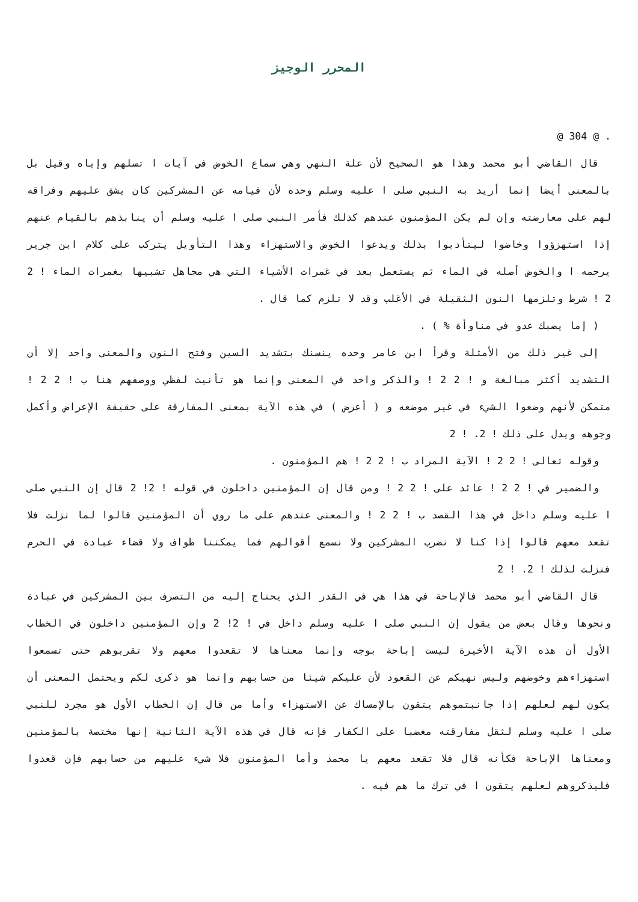المحرر الوجيز
. @ 304 @
قال القاضي أبو محمد وهذا هو الصحيح لأن علة النهي وهي سماع الخوض في آيات ا تسلهم وإياه وقيل بل بالمعنى أيضا إنما أريد به النبي صلى ا عليه وسلم وحده لأن قيامه عن المشركين كان يشق عليهم وفراقه لهم على معارضته وإن لم يكن المؤمنون عندهم كذلك فأمر النبي صلى ا عليه وسلم أن ينابذهم بالقيام عنهم إذا استهزؤوا وخاضوا ليتأدبوا بذلك ويدعوا الخوض والاستهزاء وهذا التأويل يتركب على كلام ابن جرير يرحمه ا والخوض أصله في الماء ثم يستعمل بعد في غمرات الأشياء التي هي مجاهل تشبيها بغمرات الماء ! 2 2 ! شرط وتلزمها النون الثقيلة في الأغلب وقد لا تلزم كما قال .
( إما يصبك عدو في مناوأة % ) .
إلى غير ذلك من الأمثلة وقرأ ابن عامر وحده ينسنك بتشديد السين وفتح النون والمعنى واحد إلا أن التشديد أكثر مبالغة و ! 2 2 ! والذكر واحد في المعنى وإنما هو تأنيث لفظي ووصفهم هنا ب ! 2 2 ! متمكن لأنهم وضعوا الشيء في غير موضعه و ( أعرض ) في هذه الآية بمعنى المفارقة على حقيقة الإعراض وأكمل وجوهه ويدل على ذلك ! 2. ! 2
وقوله تعالى ! 2 2 ! الآية المراد ب ! 2 2 ! هم المؤمنون .
والضمير في ! 2 2 ! عائد على ! 2 2 ! ومن قال إن المؤمنين داخلون في قوله ! 2! 2 قال إن النبي صلى ا عليه وسلم داخل في هذا القصد ب ! 2 2 ! والمعنى عندهم على ما روي أن المؤمنين قالوا لما نزلت فلا تقعد معهم قالوا إذا كنا لا نضرب المشركين ولا نسمع أقوالهم فما يمكننا طواف ولا قضاء عبادة في الحرم فنزلت لذلك ! 2. ! 2
قال القاضي أبو محمد فالإباحة في هذا هي في القدر الذي يحتاج إليه من التصرف بين المشركين في عبادة ونحوها وقال بعض من يقول إن النبي صلى ا عليه وسلم داخل في ! 2! 2 وإن المؤمنين داخلون في الخطاب الأول أن هذه الآية الأخيرة ليست إباحة بوجه وإنما معناها لا تقعدوا معهم ولا تقربوهم حتى تسمعوا استهزاءهم وخوضهم وليس نهيكم عن القعود لأن عليكم شيئا من حسابهم وإنما هو ذكرى لكم ويحتمل المعنى أن يكون لهم لعلهم إذا جانبتموهم يتقون بالإمساك عن الاستهزاء وأما من قال إن الخطاب الأول هو مجرد للنبي صلى ا عليه وسلم لثقل مفارقته مغضبا على الكفار فإنه قال في هذه الآية الثانية إنها مختصة بالمؤمنين ومعناها الإباحة فكأنه قال فلا تقعد معهم يا محمد وأما المؤمنون فلا شيء عليهم من حسابهم فإن قعدوا فليذكروهم لعلهم يتقون ا في ترك ما هم فيه .